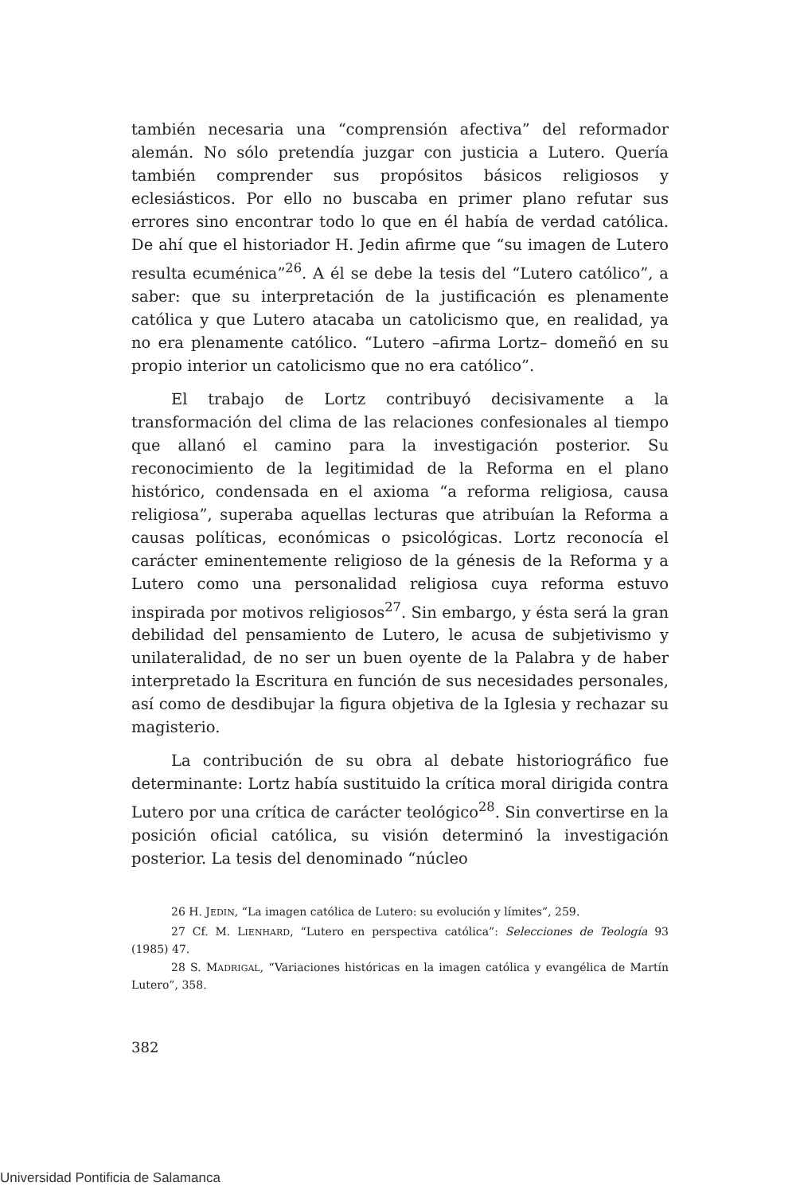también necesaria una “comprensión afectiva” del reformador alemán. No sólo pretendía juzgar con justicia a Lutero. Quería también comprender sus propósitos básicos religiosos y eclesiásticos. Por ello no buscaba en primer plano refutar sus errores sino encontrar todo lo que en él había de verdad católica. De ahí que el historiador H. Jedin afirme que “su imagen de Lutero resulta ecuménica”<sup>26</sup>. A él se debe la tesis del “Lutero católico”, a saber: que su interpretación de la justificación es plenamente católica y que Lutero atacaba un catolicismo que, en realidad, ya no era plenamente católico. “Lutero –afirma Lortz– domeñó en su propio interior un catolicismo que no era católico”.
El trabajo de Lortz contribuyó decisivamente a la transformación del clima de las relaciones confesionales al tiempo que allanó el camino para la investigación posterior. Su reconocimiento de la legitimidad de la Reforma en el plano histórico, condensada en el axioma “a reforma religiosa, causa religiosa”, superaba aquellas lecturas que atribuían la Reforma a causas políticas, económicas o psicológicas. Lortz reconocía el carácter eminentemente religioso de la génesis de la Reforma y a Lutero como una personalidad religiosa cuya reforma estuvo inspirada por motivos religiosos<sup>27</sup>. Sin embargo, y ésta será la gran debilidad del pensamiento de Lutero, le acusa de subjetivismo y unilateralidad, de no ser un buen oyente de la Palabra y de haber interpretado la Escritura en función de sus necesidades personales, así como de desdibujar la figura objetiva de la Iglesia y rechazar su magisterio.
La contribución de su obra al debate historiográfico fue determinante: Lortz había sustituido la crítica moral dirigida contra Lutero por una crítica de carácter teológico<sup>28</sup>. Sin convertirse en la posición oficial católica, su visión determinó la investigación posterior. La tesis del denominado “núcleo
26 H. JEDIN, “La imagen católica de Lutero: su evolución y límites”, 259.
27 Cf. M. LIENHARD, “Lutero en perspectiva católica”: Selecciones de Teología 93 (1985) 47.
28 S. MADRIGAL, “Variaciones históricas en la imagen católica y evangélica de Martín Lutero”, 358.
382
Universidad Pontificia de Salamanca